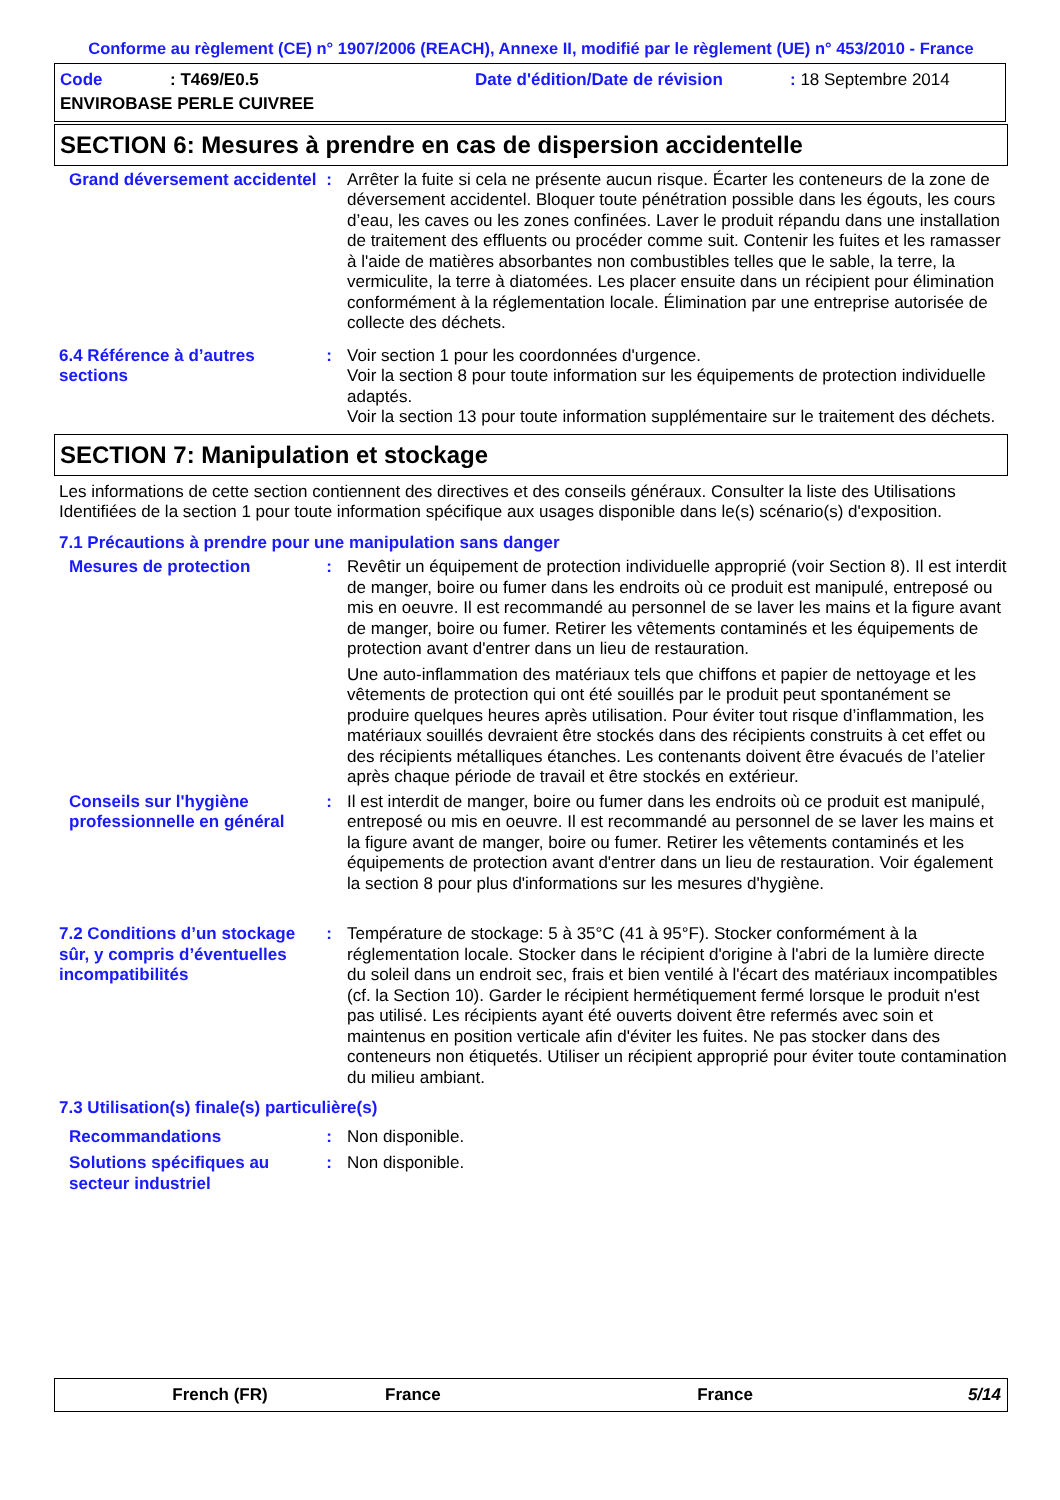Conforme au règlement (CE) n° 1907/2006 (REACH), Annexe II, modifié par le règlement (UE) n° 453/2010 - France
Code: T469/E0.5 Date d'édition/Date de révision: 18 Septembre 2014
ENVIROBASE PERLE CUIVREE
SECTION 6: Mesures à prendre en cas de dispersion accidentelle
Grand déversement accidentel
: Arrêter la fuite si cela ne présente aucun risque. Écarter les conteneurs de la zone de déversement accidentel. Bloquer toute pénétration possible dans les égouts, les cours d’eau, les caves ou les zones confinées. Laver le produit répandu dans une installation de traitement des effluents ou procéder comme suit. Contenir les fuites et les ramasser à l'aide de matières absorbantes non combustibles telles que le sable, la terre, la vermiculite, la terre à diatomées. Les placer ensuite dans un récipient pour élimination conformément à la réglementation locale. Élimination par une entreprise autorisée de collecte des déchets.
6.4 Référence à d’autres sections
: Voir section 1 pour les coordonnées d'urgence.
Voir la section 8 pour toute information sur les équipements de protection individuelle adaptés.
Voir la section 13 pour toute information supplémentaire sur le traitement des déchets.
SECTION 7: Manipulation et stockage
Les informations de cette section contiennent des directives et des conseils généraux. Consulter la liste des Utilisations Identifiées de la section 1 pour toute information spécifique aux usages disponible dans le(s) scénario(s) d'exposition.
7.1 Précautions à prendre pour une manipulation sans danger
Mesures de protection : Revêtir un équipement de protection individuelle approprié (voir Section 8). Il est interdit de manger, boire ou fumer dans les endroits où ce produit est manipulé, entreposé ou mis en oeuvre. Il est recommandé au personnel de se laver les mains et la figure avant de manger, boire ou fumer. Retirer les vêtements contaminés et les équipements de protection avant d'entrer dans un lieu de restauration.
Une auto-inflammation des matériaux tels que chiffons et papier de nettoyage et les vêtements de protection qui ont été souillés par le produit peut spontanément se produire quelques heures après utilisation. Pour éviter tout risque d’inflammation, les matériaux souillés devraient être stockés dans des récipients construits à cet effet ou des récipients métalliques étanches. Les contenants doivent être évacués de l’atelier après chaque période de travail et être stockés en extérieur.
Conseils sur l'hygiène professionnelle en général
: Il est interdit de manger, boire ou fumer dans les endroits où ce produit est manipulé, entreposé ou mis en oeuvre. Il est recommandé au personnel de se laver les mains et la figure avant de manger, boire ou fumer. Retirer les vêtements contaminés et les équipements de protection avant d'entrer dans un lieu de restauration. Voir également la section 8 pour plus d'informations sur les mesures d'hygiène.
7.2 Conditions d’un stockage sûr, y compris d’éventuelles incompatibilités
: Température de stockage: 5 à 35°C (41 à 95°F). Stocker conformément à la réglementation locale. Stocker dans le récipient d'origine à l'abri de la lumière directe du soleil dans un endroit sec, frais et bien ventilé à l'écart des matériaux incompatibles (cf. la Section 10). Garder le récipient hermétiquement fermé lorsque le produit n'est pas utilisé. Les récipients ayant été ouverts doivent être refermés avec soin et maintenus en position verticale afin d'éviter les fuites. Ne pas stocker dans des conteneurs non étiquetés. Utiliser un récipient approprié pour éviter toute contamination du milieu ambiant.
7.3 Utilisation(s) finale(s) particulière(s)
Recommandations : Non disponible.
Solutions spécifiques au secteur industriel
: Non disponible.
French (FR) France France 5/14